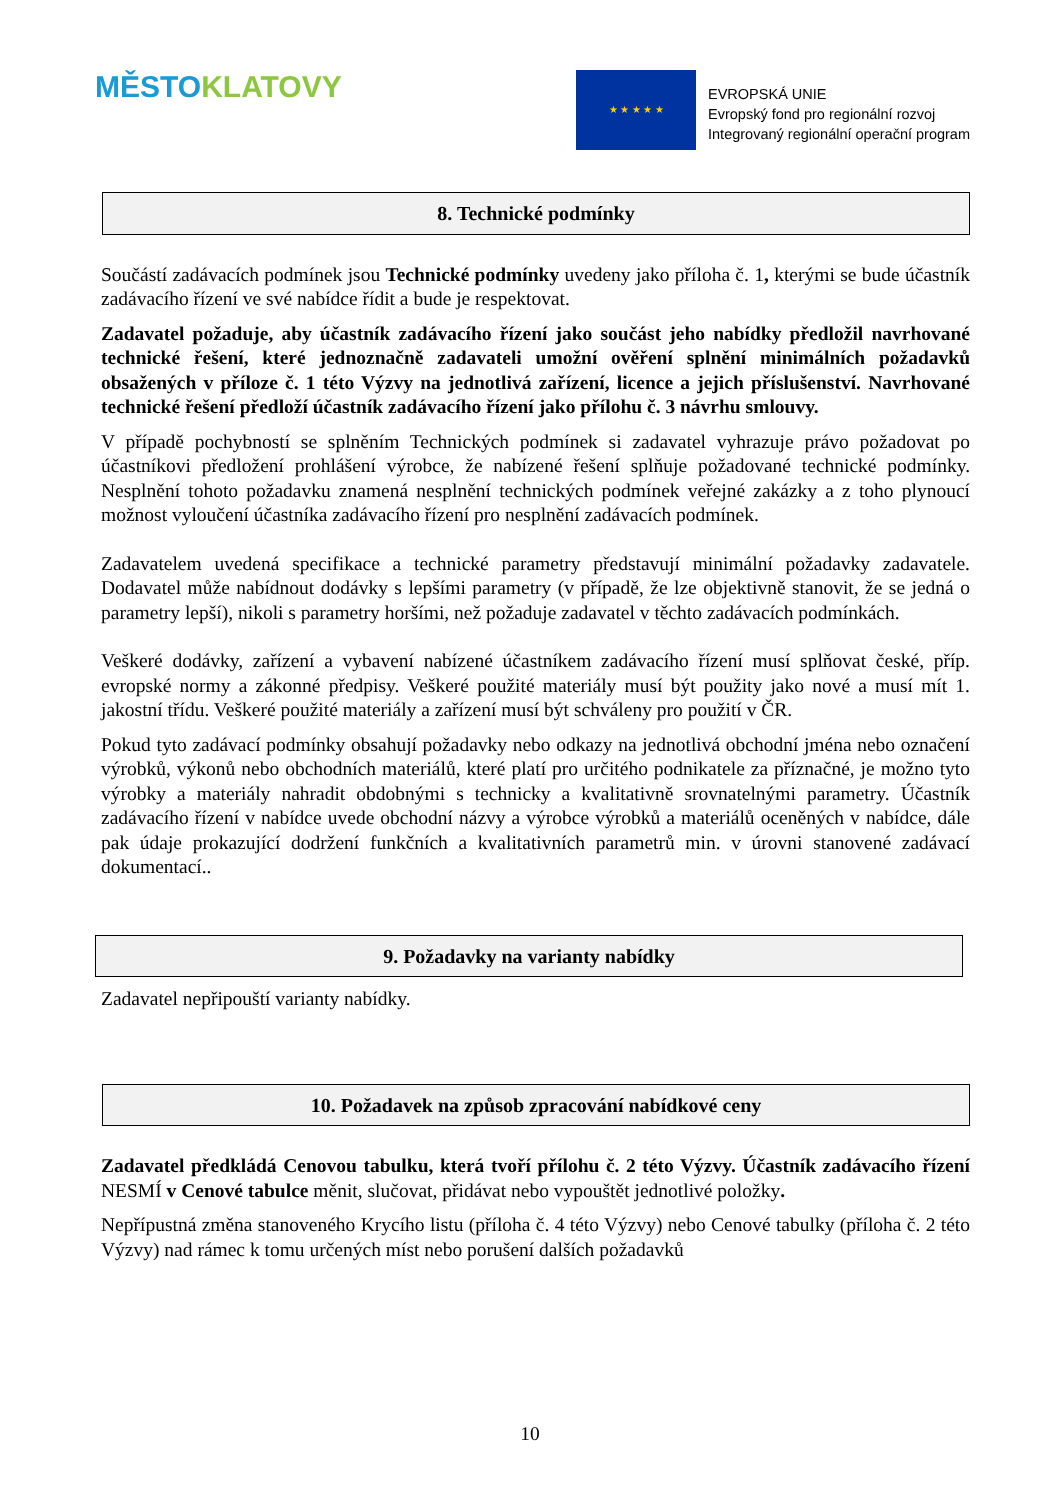MĚSTO KLATOVY
★ ★ ★ ★ ★
EVROPSKÁ UNIE
Evropský fond pro regionální rozvoj
Integrovaný regionální operační program
8. Technické podmínky
Součástí zadávacích podmínek jsou Technické podmínky uvedeny jako příloha č. 1, kterými se bude účastník zadávacího řízení ve své nabídce řídit a bude je respektovat.
Zadavatel požaduje, aby účastník zadávacího řízení jako součást jeho nabídky předložil navrhované technické řešení, které jednoznačně zadavateli umožní ověření splnění minimálních požadavků obsažených v příloze č. 1 této Výzvy na jednotlivá zařízení, licence a jejich příslušenství. Navrhované technické řešení předloží účastník zadávacího řízení jako přílohu č. 3 návrhu smlouvy.
V případě pochybností se splněním Technických podmínek si zadavatel vyhrazuje právo požadovat po účastníkovi předložení prohlášení výrobce, že nabízené řešení splňuje požadované technické podmínky. Nesplnění tohoto požadavku znamená nesplnění technických podmínek veřejné zakázky a z toho plynoucí možnost vyloučení účastníka zadávacího řízení pro nesplnění zadávacích podmínek.
Zadavatelem uvedená specifikace a technické parametry představují minimální požadavky zadavatele. Dodavatel může nabídnout dodávky s lepšími parametry (v případě, že lze objektivně stanovit, že se jedná o parametry lepší), nikoli s parametry horšími, než požaduje zadavatel v těchto zadávacích podmínkách.
Veškeré dodávky, zařízení a vybavení nabízené účastníkem zadávacího řízení musí splňovat české, příp. evropské normy a zákonné předpisy. Veškeré použité materiály musí být použity jako nové a musí mít 1. jakostní třídu. Veškeré použité materiály a zařízení musí být schváleny pro použití v ČR.
Pokud tyto zadávací podmínky obsahují požadavky nebo odkazy na jednotlivá obchodní jména nebo označení výrobků, výkonů nebo obchodních materiálů, které platí pro určitého podnikatele za příznačné, je možno tyto výrobky a materiály nahradit obdobnými s technicky a kvalitativně srovnatelnými parametry. Účastník zadávacího řízení v nabídce uvede obchodní názvy a výrobce výrobků a materiálů oceněných v nabídce, dále pak údaje prokazující dodržení funkčních a kvalitativních parametrů min. v úrovni stanovené zadávací dokumentací..
9. Požadavky na varianty nabídky
Zadavatel nepřipouští varianty nabídky.
10. Požadavek na způsob zpracování nabídkové ceny
Zadavatel předkládá Cenovou tabulku, která tvoří přílohu č. 2 této Výzvy. Účastník zadávacího řízení NESMÍ v Cenové tabulce měnit, slučovat, přidávat nebo vypouštět jednotlivé položky.
Nepřípustná změna stanoveného Krycího listu (příloha č. 4 této Výzvy) nebo Cenové tabulky (příloha č. 2 této Výzvy) nad rámec k tomu určených míst nebo porušení dalších požadavků
10